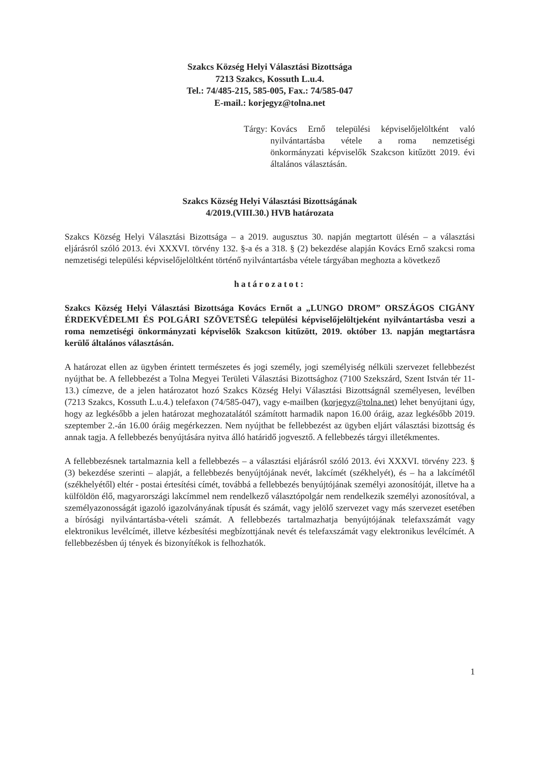Szakcs Község Helyi Választási Bizottsága
7213 Szakcs, Kossuth L.u.4.
Tel.: 74/485-215, 585-005, Fax.: 74/585-047
E-mail.: korjegyz@tolna.net
Tárgy: Kovács Ernő települési képviselőjelöltként való nyilvántartásba vétele a roma nemzetiségi önkormányzati képviselők Szakcson kitűzött 2019. évi általános választásán.
Szakcs Község Helyi Választási Bizottságának
4/2019.(VIII.30.) HVB határozata
Szakcs Község Helyi Választási Bizottsága – a 2019. augusztus 30. napján megtartott ülésén – a választási eljárásról szóló 2013. évi XXXVI. törvény 132. §-a és a 318. § (2) bekezdése alapján Kovács Ernő szakcsi roma nemzetiségi települési képviselőjelöltként történő nyilvántartásba vétele tárgyában meghozta a következő
határozatot:
Szakcs Község Helyi Választási Bizottsága Kovács Ernőt a „LUNGO DROM” ORSZÁGOS CIGÁNY ÉRDEKVÉDELMI ÉS POLGÁRI SZÖVETSÉG települési képviselőjelöltjeként nyilvántartásba veszi a roma nemzetiségi önkormányzati képviselők Szakcson kitűzött, 2019. október 13. napján megtartásra kerülő általános választásán.
A határozat ellen az ügyben érintett természetes és jogi személy, jogi személyiség nélküli szervezet fellebbezést nyújthat be. A fellebbezést a Tolna Megyei Területi Választási Bizottsághoz (7100 Szekszárd, Szent István tér 11-13.) címezve, de a jelen határozatot hozó Szakcs Község Helyi Választási Bizottságnál személyesen, levélben (7213 Szakcs, Kossuth L.u.4.) telefaxon (74/585-047), vagy e-mailben (korjegyz@tolna.net) lehet benyújtani úgy, hogy az legkésőbb a jelen határozat meghozatalától számított harmadik napon 16.00 óráig, azaz legkésőbb 2019. szeptember 2.-án 16.00 óráig megérkezzen. Nem nyújthat be fellebbezést az ügyben eljárt választási bizottság és annak tagja. A fellebbezés benyújtására nyitva álló határidő jogvesztő. A fellebbezés tárgyi illetékmentes.
A fellebbezésnek tartalmaznia kell a fellebbezés – a választási eljárásról szóló 2013. évi XXXVI. törvény 223. § (3) bekezdése szerinti – alapját, a fellebbezés benyújtójának nevét, lakcímét (székhelyét), és – ha a lakcímétől (székhelyétől) eltér - postai értesítési címét, továbbá a fellebbezés benyújtójának személyi azonosítóját, illetve ha a külföldön élő, magyarországi lakcímmel nem rendelkező választópolgár nem rendelkezik személyi azonosítóval, a személyazonosságát igazoló igazolványának típusát és számát, vagy jelölő szervezet vagy más szervezet esetében a bírósági nyilvántartásba-vételi számát. A fellebbezés tartalmazhatja benyújtójának telefaxszámát vagy elektronikus levélcímét, illetve kézbesítési megbízottjának nevét és telefaxszámát vagy elektronikus levélcímét. A fellebbezésben új tények és bizonyítékok is felhozhatók.
1